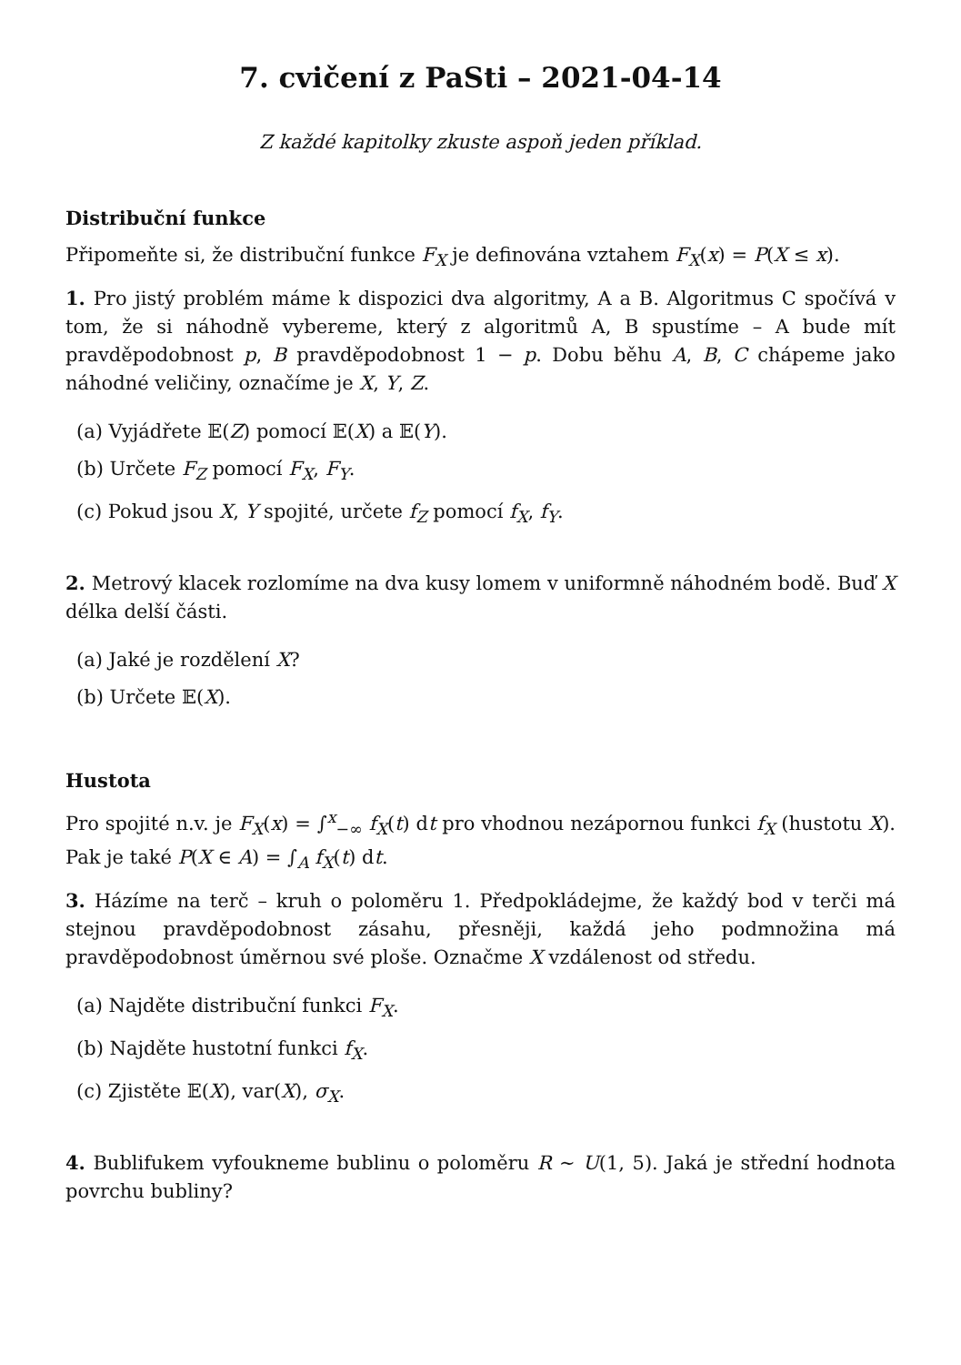7. cvičení z PaSti – 2021-04-14
Z každé kapitolky zkuste aspoň jeden příklad.
Distribuční funkce
Připomeňte si, že distribuční funkce F<sub>X</sub> je definována vztahem F<sub>X</sub>(x) = P(X ≤ x).
1. Pro jistý problém máme k dispozici dva algoritmy, A a B. Algoritmus C spočívá v tom, že si náhodně vybereme, který z algoritmů A, B spustíme – A bude mít pravděpodobnost p, B pravděpodobnost 1 − p. Dobu běhu A, B, C chápeme jako náhodné veličiny, označíme je X, Y, Z.
(a) Vyjádřete 𝔼(Z) pomocí 𝔼(X) a 𝔼(Y).
(b) Určete F<sub>Z</sub> pomocí F<sub>X</sub>, F<sub>Y</sub>.
(c) Pokud jsou X, Y spojité, určete f<sub>Z</sub> pomocí f<sub>X</sub>, f<sub>Y</sub>.
2. Metrový klacek rozlomíme na dva kusy lomem v uniformně náhodném bodě. Buď X délka delší části.
(a) Jaké je rozdělení X?
(b) Určete 𝔼(X).
Hustota
Pro spojité n.v. je F<sub>X</sub>(x) = ∫<sup>x</sup><sub>−∞</sub> f<sub>X</sub>(t) dt pro vhodnou nezápornou funkci f<sub>X</sub> (hustotu X). Pak je také P(X ∈ A) = ∫<sub>A</sub> f<sub>X</sub>(t) dt.
3. Házíme na terč – kruh o poloměru 1. Předpokládejme, že každý bod v terči má stejnou pravděpodobnost zásahu, přesněji, každá jeho podmnožina má pravděpodobnost úměrnou své ploše. Označme X vzdálenost od středu.
(a) Najděte distribuční funkci F<sub>X</sub>.
(b) Najděte hustotní funkci f<sub>X</sub>.
(c) Zjistěte 𝔼(X), var(X), σ<sub>X</sub>.
4. Bublifukem vyfoukneme bublinu o poloměru R ∼ U(1, 5). Jaká je střední hodnota povrchu bubliny?